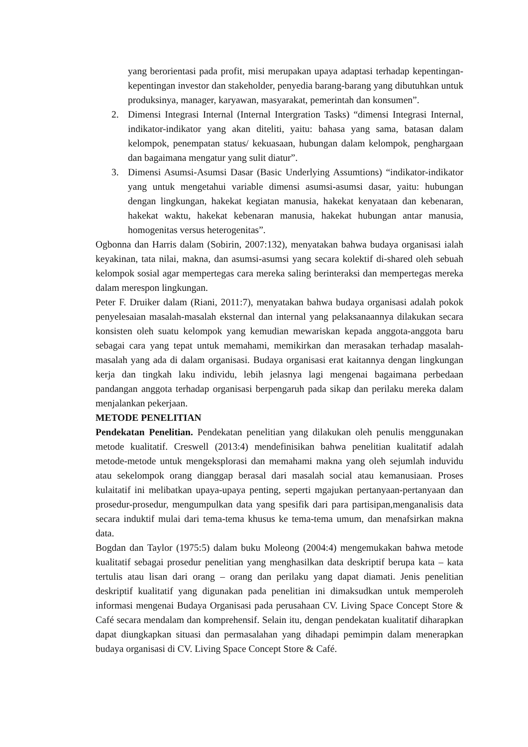yang berorientasi pada profit, misi merupakan upaya adaptasi terhadap kepentingan-kepentingan investor dan stakeholder, penyedia barang-barang yang dibutuhkan untuk produksinya, manager, karyawan, masyarakat, pemerintah dan konsumen”.
2. Dimensi Integrasi Internal (Internal Intergration Tasks) “dimensi Integrasi Internal, indikator-indikator yang akan diteliti, yaitu: bahasa yang sama, batasan dalam kelompok, penempatan status/ kekuasaan, hubungan dalam kelompok, penghargaan dan bagaimana mengatur yang sulit diatur”.
3. Dimensi Asumsi-Asumsi Dasar (Basic Underlying Assumtions) “indikator-indikator yang untuk mengetahui variable dimensi asumsi-asumsi dasar, yaitu: hubungan dengan lingkungan, hakekat kegiatan manusia, hakekat kenyataan dan kebenaran, hakekat waktu, hakekat kebenaran manusia, hakekat hubungan antar manusia, homogenitas versus heterogenitas”.
Ogbonna dan Harris dalam (Sobirin, 2007:132), menyatakan bahwa budaya organisasi ialah keyakinan, tata nilai, makna, dan asumsi-asumsi yang secara kolektif di-shared oleh sebuah kelompok sosial agar mempertegas cara mereka saling berinteraksi dan mempertegas mereka dalam merespon lingkungan.
Peter F. Druiker dalam (Riani, 2011:7), menyatakan bahwa budaya organisasi adalah pokok penyelesaian masalah-masalah eksternal dan internal yang pelaksanaannya dilakukan secara konsisten oleh suatu kelompok yang kemudian mewariskan kepada anggota-anggota baru sebagai cara yang tepat untuk memahami, memikirkan dan merasakan terhadap masalah-masalah yang ada di dalam organisasi. Budaya organisasi erat kaitannya dengan lingkungan kerja dan tingkah laku individu, lebih jelasnya lagi mengenai bagaimana perbedaan pandangan anggota terhadap organisasi berpengaruh pada sikap dan perilaku mereka dalam menjalankan pekerjaan.
METODE PENELITIAN
Pendekatan Penelitian. Pendekatan penelitian yang dilakukan oleh penulis menggunakan metode kualitatif. Creswell (2013:4) mendefinisikan bahwa penelitian kualitatif adalah metode-metode untuk mengeksplorasi dan memahami makna yang oleh sejumlah induvidu atau sekelompok orang dianggap berasal dari masalah social atau kemanusiaan. Proses kulaitatif ini melibatkan upaya-upaya penting, seperti mgajukan pertanyaan-pertanyaan dan prosedur-prosedur, mengumpulkan data yang spesifik dari para partisipan,menganalisis data secara induktif mulai dari tema-tema khusus ke tema-tema umum, dan menafsirkan makna data.
Bogdan dan Taylor (1975:5) dalam buku Moleong (2004:4) mengemukakan bahwa metode kualitatif sebagai prosedur penelitian yang menghasilkan data deskriptif berupa kata – kata tertulis atau lisan dari orang – orang dan perilaku yang dapat diamati. Jenis penelitian deskriptif kualitatif yang digunakan pada penelitian ini dimaksudkan untuk memperoleh informasi mengenai Budaya Organisasi pada perusahaan CV. Living Space Concept Store & Café secara mendalam dan komprehensif. Selain itu, dengan pendekatan kualitatif diharapkan dapat diungkapkan situasi dan permasalahan yang dihadapi pemimpin dalam menerapkan budaya organisasi di CV. Living Space Concept Store & Café.